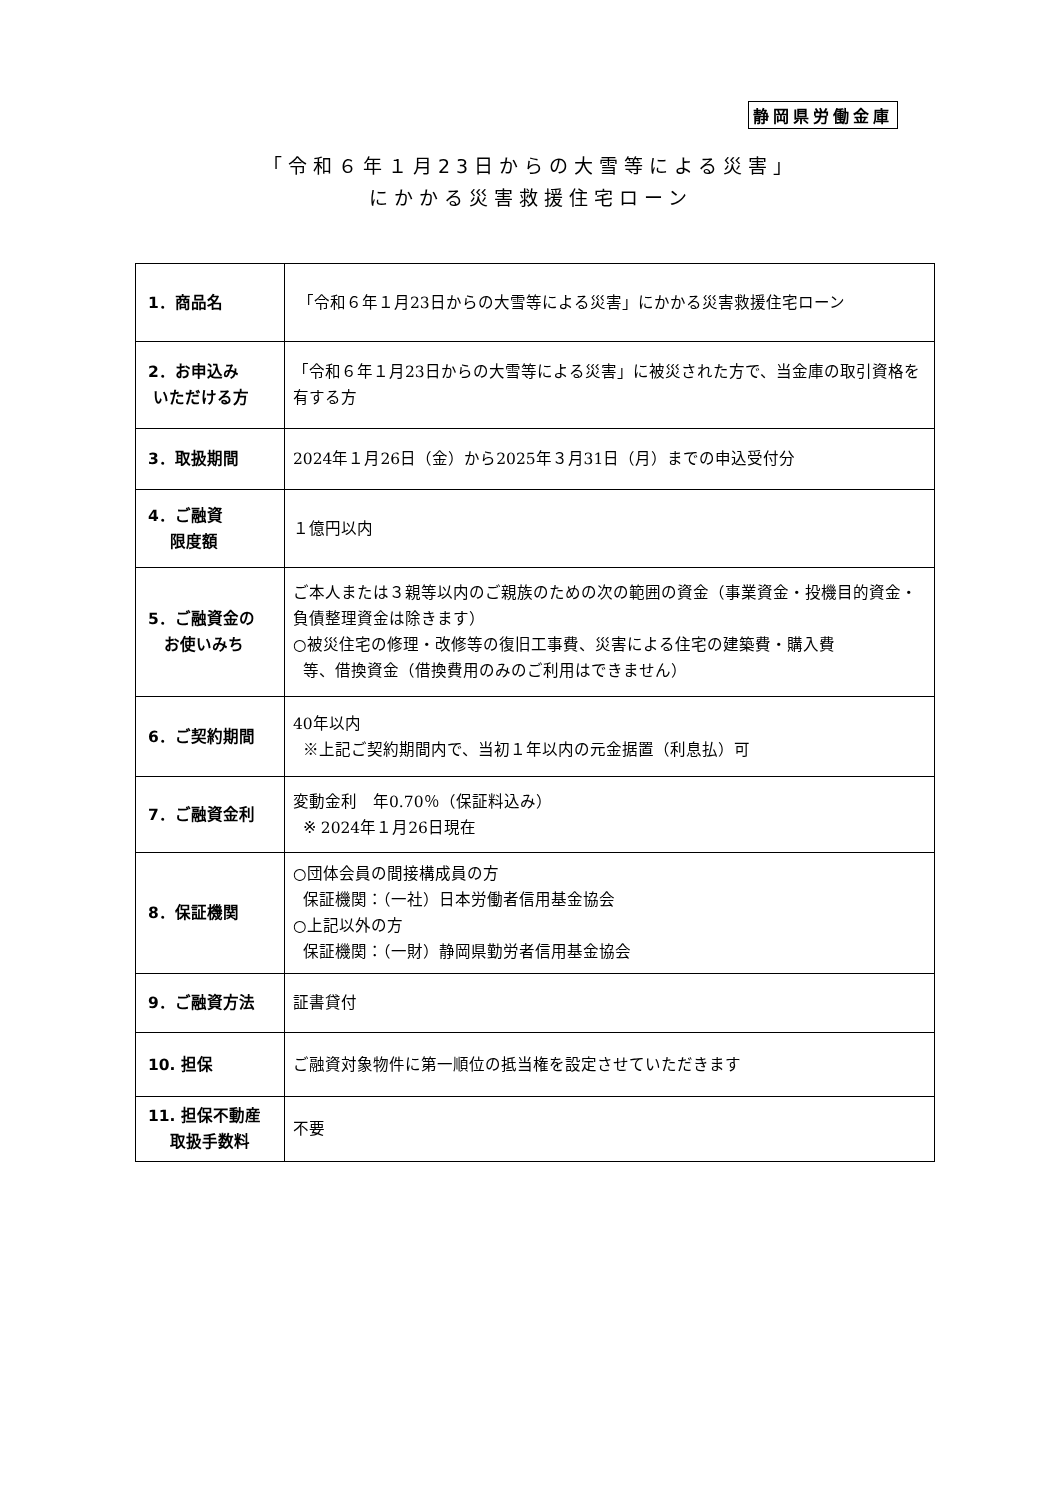静岡県労働金庫
「令和６年１月23日からの大雪等による災害」
にかかる災害救援住宅ローン
| 1．商品名 | 「令和６年１月23日からの大雪等による災害」にかかる災害救援住宅ローン |
| 2．お申込み いただける方 | 「令和６年１月23日からの大雪等による災害」に被災された方で、当金庫の取引資格を有する方 |
| 3．取扱期間 | 2024年１月26日（金）から2025年３月31日（月）までの申込受付分 |
| 4．ご融資 限度額 | １億円以内 |
| 5．ご融資金の お使いみち | ご本人または３親等以内のご親族のための次の範囲の資金（事業資金・投機目的資金・負債整理資金は除きます） ○被災住宅の修理・改修等の復旧工事費、災害による住宅の建築費・購入費 等、借換資金（借換費用のみのご利用はできません） |
| 6．ご契約期間 | 40年以内 ※上記ご契約期間内で、当初１年以内の元金据置（利息払）可 |
| 7．ご融資金利 | 変動金利 年0.70％（保証料込み） ※ 2024年１月26日現在 |
| 8．保証機関 | ○団体会員の間接構成員の方 保証機関：（一社）日本労働者信用基金協会 ○上記以外の方 保証機関：（一財）静岡県勤労者信用基金協会 |
| 9．ご融資方法 | 証書貸付 |
| 10. 担保 | ご融資対象物件に第一順位の抵当権を設定させていただきます |
| 11. 担保不動産 取扱手数料 | 不要 |